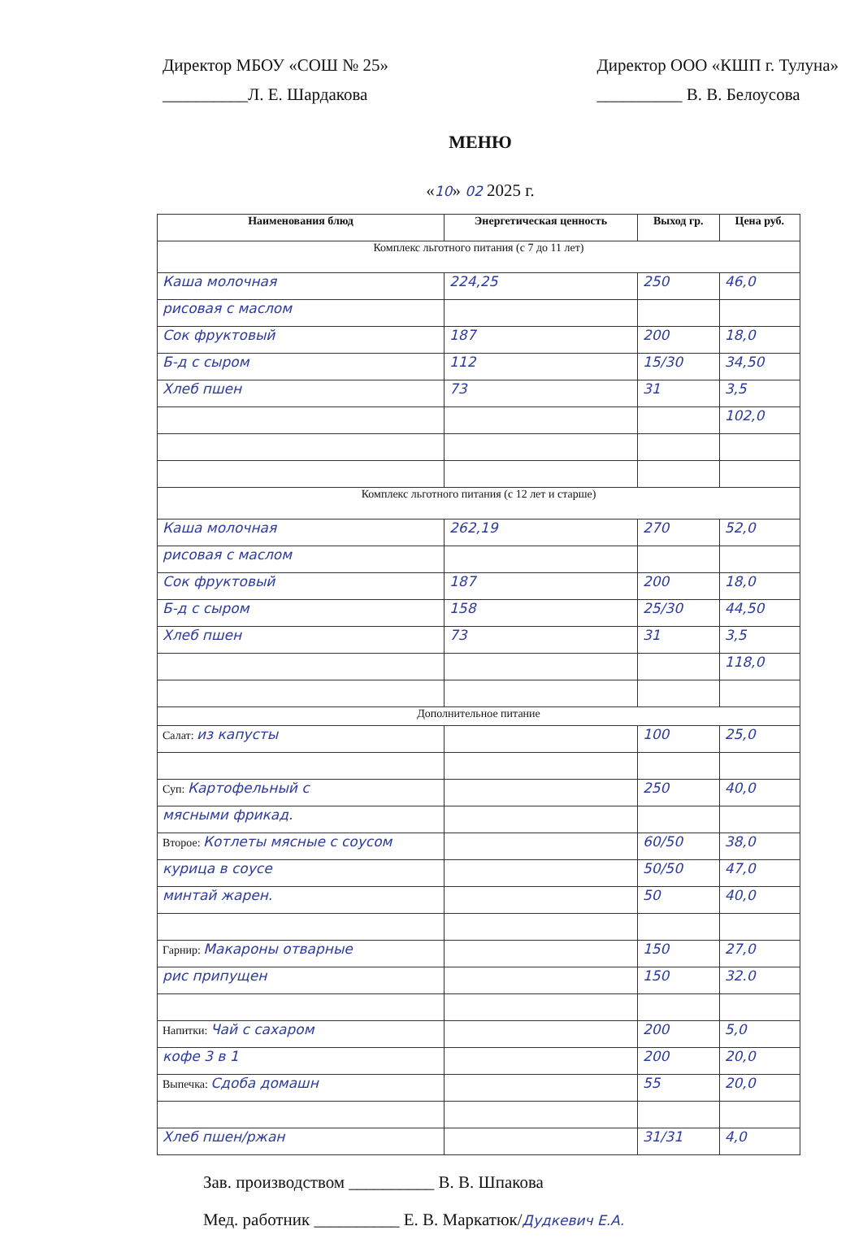Директор МБОУ «СОШ № 25»
__________Л. Е. Шардакова
Директор ООО «КШП г. Тулуна»
__________ В. В. Белоусова
МЕНЮ
«10» 02 2025 г.
| Наименования блюд | Энергетическая ценность | Выход гр. | Цена руб. |
| --- | --- | --- | --- |
| Комплекс льготного питания (с 7 до 11 лет) | | | |
| Каша молочная | 224,25 | 250 | 46,0 |
| рисовая с маслом | | | |
| Сок фруктовый | 187 | 200 | 18,0 |
| Б-д с сыром | 112 | 15/30 | 34,50 |
| Хлеб пшен | 73 | 31 | 3,5 |
| | | | 102,0 |
| Комплекс льготного питания (с 12 лет и старше) | | | |
| Каша молочная | 262,19 | 270 | 52,0 |
| рисовая с маслом | | | |
| Сок фруктовый | 187 | 200 | 18,0 |
| Б-д с сыром | 158 | 25/30 | 44,50 |
| Хлеб пшен | 73 | 31 | 3,5 |
| | | | 118,0 |
| Дополнительное питание | | | |
| Салат: из капусты | | 100 | 25,0 |
| Суп: Картофельный с | | 250 | 40,0 |
| мясными фрикад. | | | |
| Второе: Котлеты мясные с соусом | | 60/50 | 38,0 |
| курица в соусе | | 50/50 | 47,0 |
| минтай жарен. | | 50 | 40,0 |
| Гарнир: Макароны отварные | | 150 | 27,0 |
| рис припущен | | 150 | 32.0 |
| Напитки: Чай с сахаром | | 200 | 5,0 |
| кофе 3 в 1 | | 200 | 20,0 |
| Выпечка: Сдоба домашн | | 55 | 20,0 |
| Хлеб пшен/ржан | | 31/31 | 4,0 |
Зав. производством __________ В. В. Шпакова
Мед. работник __________ Е. В. Маркатюк/Дудкевич Е.А.